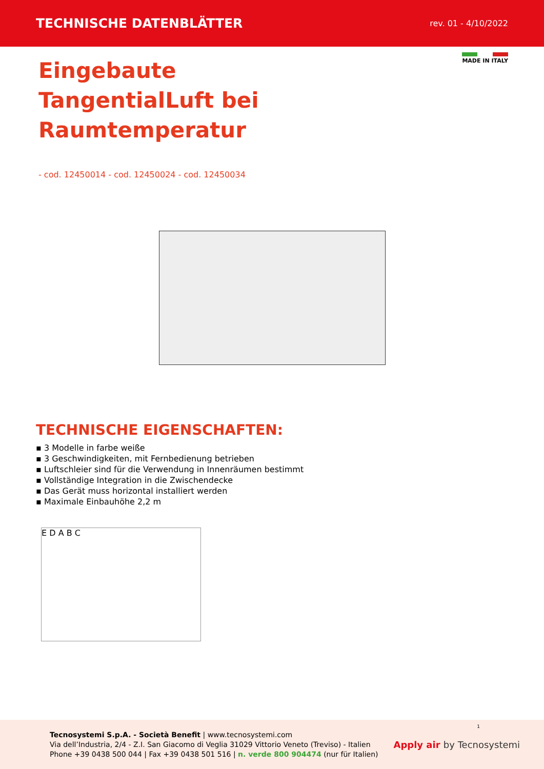TECHNISCHE DATENBLÄTTER
rev. 01 - 4/10/2022
MADE IN ITALY
Eingebaute TangentialLuft bei Raumtemperatur
- cod. 12450014 - cod. 12450024 - cod. 12450034
TECHNISCHE EIGENSCHAFTEN:
▪ 3 Modelle in farbe weiße
▪ 3 Geschwindigkeiten, mit Fernbedienung betrieben
▪ Luftschleier sind für die Verwendung in Innenräumen bestimmt
▪ Vollständige Integration in die Zwischendecke
▪ Das Gerät muss horizontal installiert werden
▪ Maximale Einbauhöhe 2,2 m
E D A B C
Tecnosystemi S.p.A. - Società Benefit | www.tecnosystemi.com
Via dell’Industria, 2/4 - Z.I. San Giacomo di Veglia 31029 Vittorio Veneto (Treviso) - Italien
Phone +39 0438 500 044 | Fax +39 0438 501 516 | n. verde 800 904474 (nur für Italien)
Apply air by Tecnosystemi
1